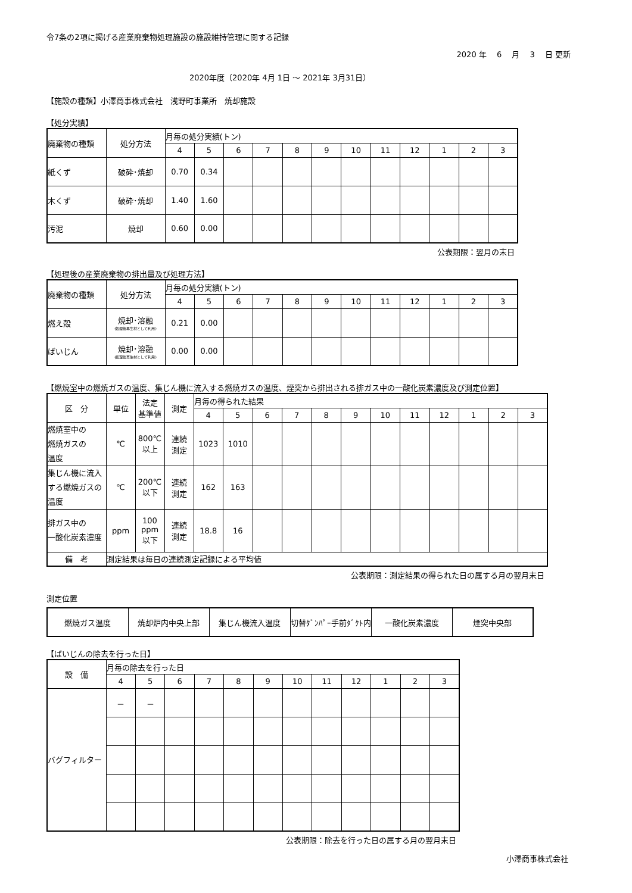令7条の2項に掲げる産業廃棄物処理施設の施設維持管理に関する記録
2020 年　 6 　月 　3 　日 更新
2020年度（2020年 4月 1日 ～ 2021年 3月31日）
【施設の種類】小澤商事株式会社　浅野町事業所　焼却施設
【処分実績】
| 廃棄物の種類 | 処分方法 | 月毎の処分実績(トン) | | | | | | | | | | | |
| --- | --- | --- | --- | --- | --- | --- | --- | --- | --- | --- | --- | --- | --- |
| | | 4 | 5 | 6 | 7 | 8 | 9 | 10 | 11 | 12 | 1 | 2 | 3 |
| 紙くず | 破砕･焼却 | 0.70 | 0.34 | | | | | | | | | | |
| 木くず | 破砕･焼却 | 1.40 | 1.60 | | | | | | | | | | |
| 汚泥 | 焼却 | 0.60 | 0.00 | | | | | | | | | | |
公表期限：翌月の末日
【処理後の産業廃棄物の排出量及び処理方法】
| 廃棄物の種類 | 処分方法 | 月毎の処分実績(トン) | | | | | | | | | | | |
| --- | --- | --- | --- | --- | --- | --- | --- | --- | --- | --- | --- | --- | --- |
| | | 4 | 5 | 6 | 7 | 8 | 9 | 10 | 11 | 12 | 1 | 2 | 3 |
| 燃え殻 | 焼却･溶融 (処理後再生材として利用) | 0.21 | 0.00 | | | | | | | | | | |
| ばいじん | 焼却･溶融 (処理後再生材として利用) | 0.00 | 0.00 | | | | | | | | | | |
【燃焼室中の燃焼ガスの温度、集じん機に流入する燃焼ガスの温度、煙突から排出される排ガス中の一酸化炭素濃度及び測定位置】
| 区 分 | 単位 | 法定 基準値 | 測定 | 月毎の得られた結果 | | | | | | | | | | | |
| --- | --- | --- | --- | --- | --- | --- | --- | --- | --- | --- | --- | --- | --- | --- | --- |
| | | | | 4 | 5 | 6 | 7 | 8 | 9 | 10 | 11 | 12 | 1 | 2 | 3 |
| 燃焼室中の 燃焼ガスの 温度 | ℃ | 800℃ 以上 | 連続 測定 | 1023 | 1010 | | | | | | | | | | |
| 集じん機に流入 する燃焼ガスの 温度 | ℃ | 200℃ 以下 | 連続 測定 | 162 | 163 | | | | | | | | | | |
| 排ガス中の 一酸化炭素濃度 | ppm | 100 ppm 以下 | 連続 測定 | 18.8 | 16 | | | | | | | | | | |
| 備 考 | 測定結果は毎日の連続測定記録による平均値 | | | | | | | | | | | | | | |
公表期限：測定結果の得られた日の属する月の翌月末日
測定位置
| 燃焼ガス温度 | 焼却炉内中央上部 | 集じん機流入温度 | 切替ﾀﾞﾝﾊﾟｰ手前ﾀﾞｸﾄ内 | 一酸化炭素濃度 | 煙突中央部 |
【ばいじんの除去を行った日】
| 設 備 | 月毎の除去を行った日 | | | | | | | | | | | |
| --- | --- | --- | --- | --- | --- | --- | --- | --- | --- | --- | --- | --- |
| | 4 | 5 | 6 | 7 | 8 | 9 | 10 | 11 | 12 | 1 | 2 | 3 |
| バグフィルター | － | － | | | | | | | | | | |
公表期限：除去を行った日の属する月の翌月末日
小澤商事株式会社